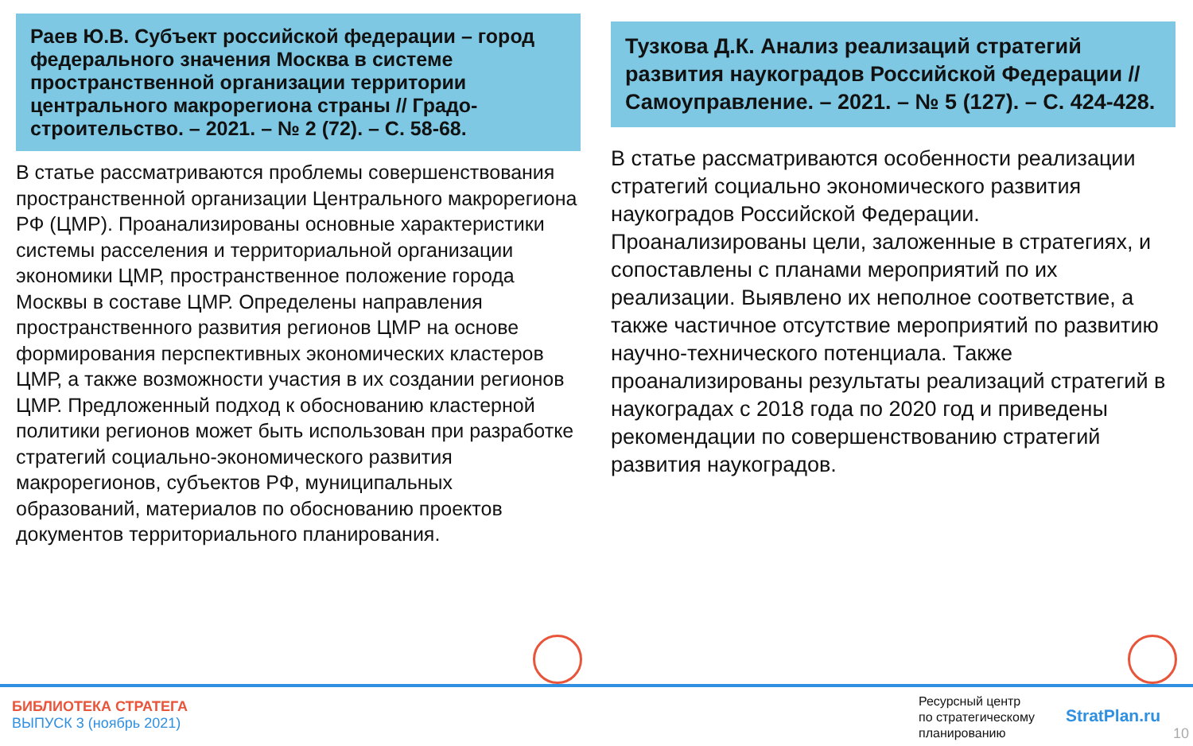Раев Ю.В. Субъект российской федерации – город федерального значения Москва в системе пространственной организации территории центрального макрорегиона страны // Градо­строительство. – 2021. – № 2 (72). – С. 58-68.
В статье рассматриваются проблемы совершенствования пространственной организации Центрального макрорегиона РФ (ЦМР). Проанализированы основные характеристики системы расселения и территориальной организации экономики ЦМР, пространственное положение города Москвы в составе ЦМР. Определены направления пространственного развития регионов ЦМР на основе формирования перспективных экономических кластеров ЦМР, а также возможности участия в их создании регионов ЦМР. Предложенный подход к обоснованию кластерной политики регионов может быть использован при разработке стратегий социально-экономического развития макрорегионов, субъектов РФ, муниципальных образований, материалов по обоснованию проектов документов территориального планирования.
Тузкова Д.К. Анализ реализаций стратегий развития наукоградов Российской Федера­ции // Самоуправление. – 2021. – № 5 (127). – С. 424-428.
В статье рассматриваются особенности реализации стратегий социально экономического развития наукоградов Российской Федерации. Проанализированы цели, заложенные в стратегиях, и сопоставлены с планами мероприятий по их реализации. Выявлено их неполное соответствие, а также частичное отсутствие мероприятий по развитию научно-технического потенциала. Также проанализированы результаты реализаций стратегий в наукоградах с 2018 года по 2020 год и приведены рекомендации по совершенствованию стратегий развития наукоградов.
БИБЛИОТЕКА СТРАТЕГА
ВЫПУСК 3 (ноябрь 2021)
Ресурсный центр
по стратегическому
планированию
StratPlan.ru
10